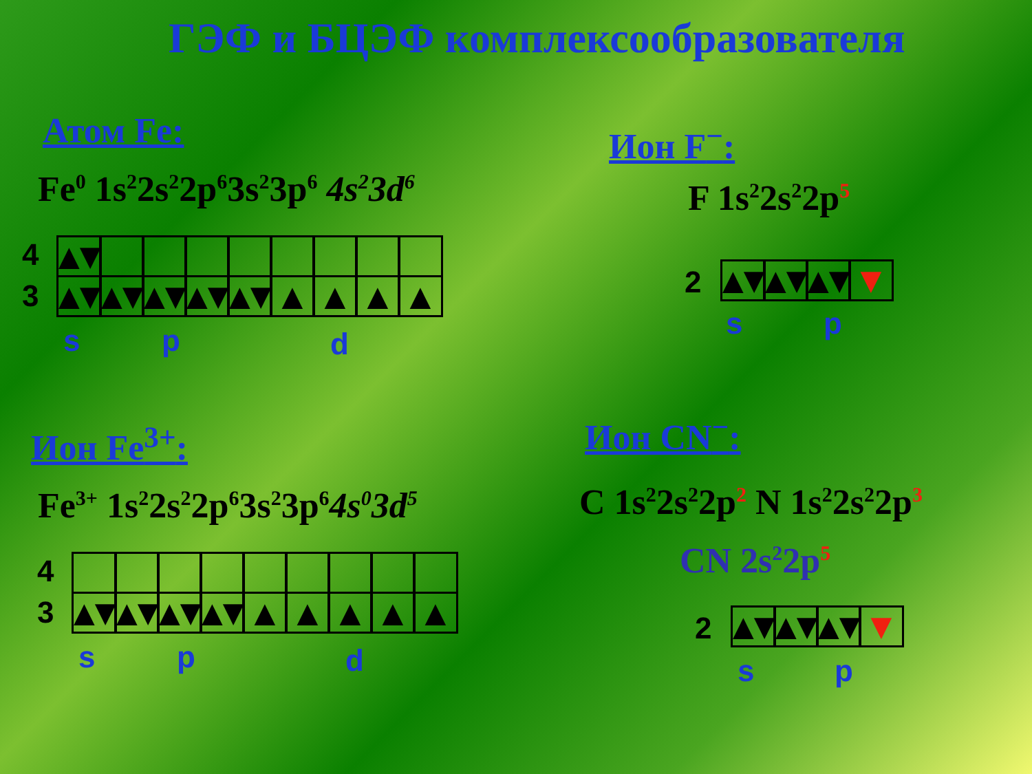ГЭФ и БЦЭФ комплексообразователя
Атом Fe:
Fe<sup>0</sup> 1s<sup>2</sup>2s<sup>2</sup>2p<sup>6</sup>3s<sup>2</sup>3p<sup>6</sup> 4s<sup>2</sup>3d<sup>6</sup>
4
3
▲▼
▲▼
▲▼
▲▼
▲▼
▲▼
▲
▲
▲
▲
s p d
Ион F<sup>−</sup>:
F 1s<sup>2</sup>2s<sup>2</sup>2p<sup>5</sup>
2
▲▼
▲▼
▲▼
▼
s p
Ион Fe<sup>3+</sup>:
Fe<sup>3+</sup> 1s<sup>2</sup>2s<sup>2</sup>2p<sup>6</sup>3s<sup>2</sup>3p<sup>6</sup>4s<sup>0</sup>3d<sup>5</sup>
4
3
▲▼
▲▼
▲▼
▲▼
▲
▲
▲
▲
▲
s p d
Ион CN<sup>−</sup>:
C 1s<sup>2</sup>2s<sup>2</sup>2p<sup>2</sup> N 1s<sup>2</sup>2s<sup>2</sup>2p<sup>3</sup>
CN 2s<sup>2</sup>2p<sup>5</sup>
2
▲▼
▲▼
▲▼
▼
s p